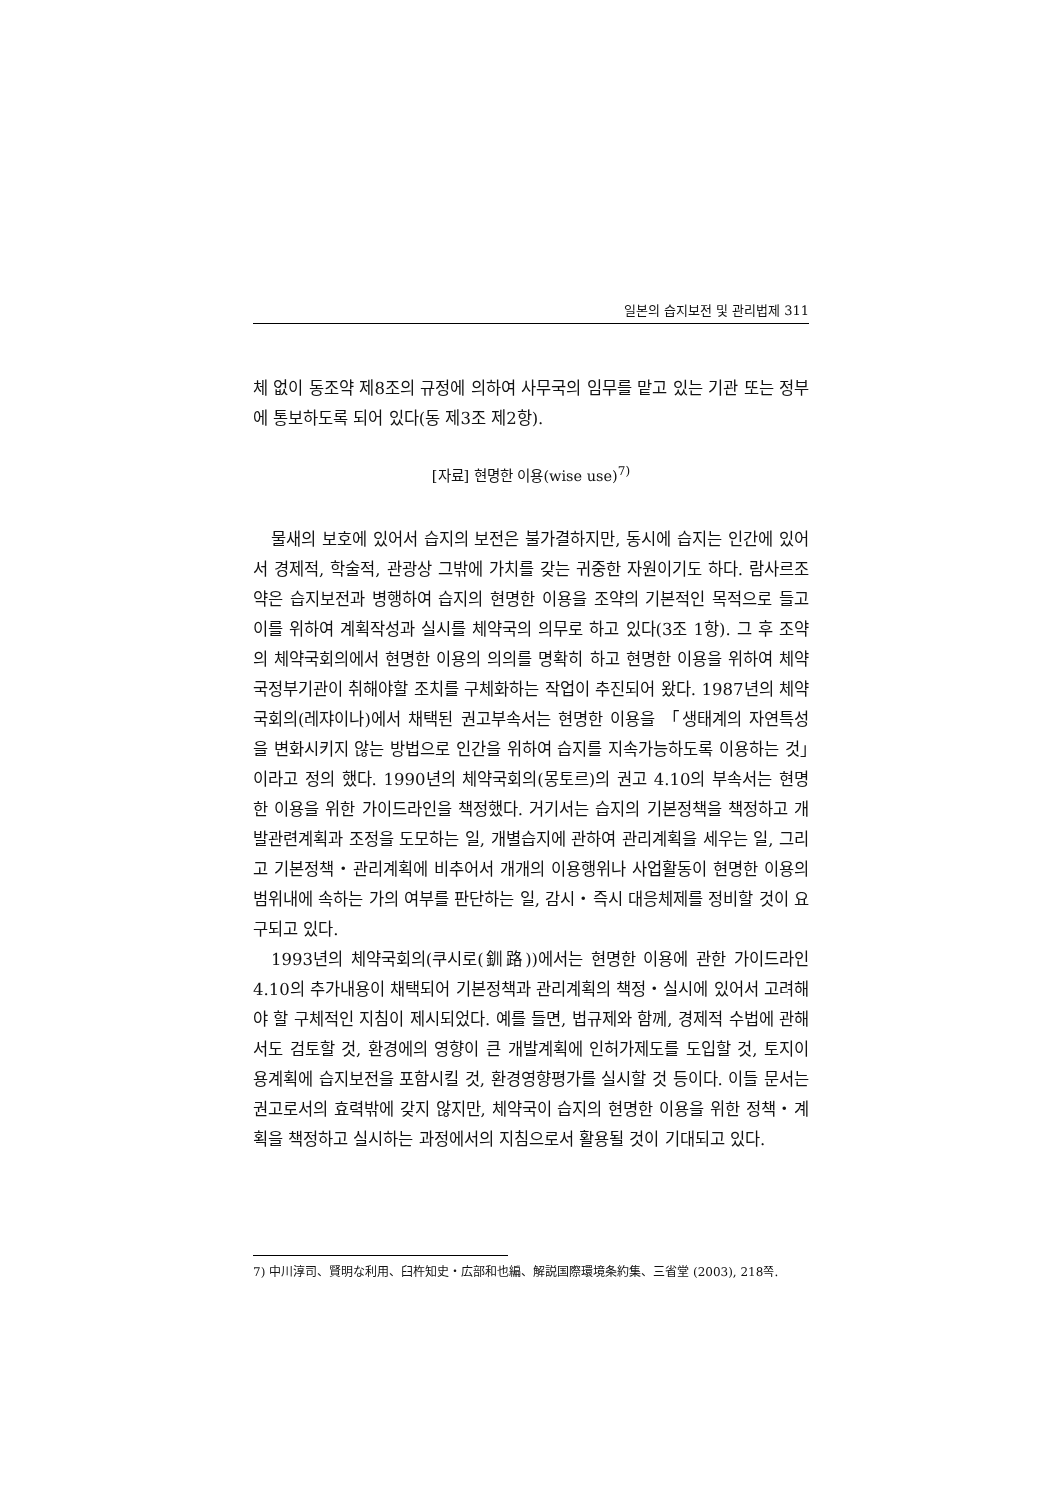일본의 습지보전 및 관리법제 311
체 없이 동조약 제8조의 규정에 의하여 사무국의 임무를 맡고 있는 기관 또는 정부에 통보하도록 되어 있다(동 제3조 제2항).
[자료] 현명한 이용(wise use)<sup>7)</sup>
물새의 보호에 있어서 습지의 보전은 불가결하지만, 동시에 습지는 인간에 있어서 경제적, 학술적, 관광상 그밖에 가치를 갖는 귀중한 자원이기도 하다. 람사르조약은 습지보전과 병행하여 습지의 현명한 이용을 조약의 기본적인 목적으로 들고 이를 위하여 계획작성과 실시를 체약국의 의무로 하고 있다(3조 1항). 그 후 조약의 체약국회의에서 현명한 이용의 의의를 명확히 하고 현명한 이용을 위하여 체약국정부기관이 취해야할 조치를 구체화하는 작업이 추진되어 왔다. 1987년의 체약국회의(레쟈이나)에서 채택된 권고부속서는 현명한 이용을 「생태계의 자연특성을 변화시키지 않는 방법으로 인간을 위하여 습지를 지속가능하도록 이용하는 것」이라고 정의 했다. 1990년의 체약국회의(몽토르)의 권고 4.10의 부속서는 현명한 이용을 위한 가이드라인을 책정했다. 거기서는 습지의 기본정책을 책정하고 개발관련계획과 조정을 도모하는 일, 개별습지에 관하여 관리계획을 세우는 일, 그리고 기본정책・관리계획에 비추어서 개개의 이용행위나 사업활동이 현명한 이용의 범위내에 속하는 가의 여부를 판단하는 일, 감시・즉시 대응체제를 정비할 것이 요구되고 있다.
1993년의 체약국회의(쿠시로(釧路))에서는 현명한 이용에 관한 가이드라인 4.10의 추가내용이 채택되어 기본정책과 관리계획의 책정・실시에 있어서 고려해야 할 구체적인 지침이 제시되었다. 예를 들면, 법규제와 함께, 경제적 수법에 관해서도 검토할 것, 환경에의 영향이 큰 개발계획에 인허가제도를 도입할 것, 토지이용계획에 습지보전을 포함시킬 것, 환경영향평가를 실시할 것 등이다. 이들 문서는 권고로서의 효력밖에 갖지 않지만, 체약국이 습지의 현명한 이용을 위한 정책・계획을 책정하고 실시하는 과정에서의 지침으로서 활용될 것이 기대되고 있다.
7) 中川淳司、賢明な利用、臼杵知史・広部和也編、解説国際環境条約集、三省堂 (2003), 218쪽.